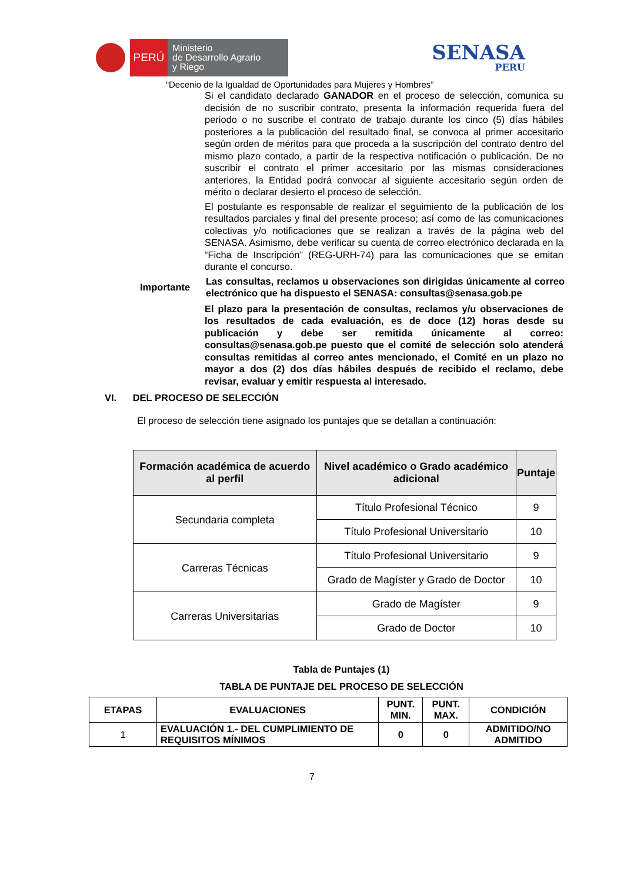PERÚ
Ministerio
de Desarrollo Agrario
y Riego
SENASA
PERU
“Decenio de la Igualdad de Oportunidades para Mujeres y Hombres”
Si el candidato declarado GANADOR en el proceso de selección, comunica su decisión de no suscribir contrato, presenta la información requerida fuera del periodo o no suscribe el contrato de trabajo durante los cinco (5) días hábiles posteriores a la publicación del resultado final, se convoca al primer accesitario según orden de méritos para que proceda a la suscripción del contrato dentro del mismo plazo contado, a partir de la respectiva notificación o publicación. De no suscribir el contrato el primer accesitario por las mismas consideraciones anteriores, la Entidad podrá convocar al siguiente accesitario según orden de mérito o declarar desierto el proceso de selección.
El postulante es responsable de realizar el seguimiento de la publicación de los resultados parciales y final del presente proceso; así como de las comunicaciones colectivas y/o notificaciones que se realizan a través de la página web del SENASA. Asimismo, debe verificar su cuenta de correo electrónico declarada en la “Ficha de Inscripción” (REG-URH-74) para las comunicaciones que se emitan durante el concurso.
Importante Las consultas, reclamos u observaciones son dirigidas únicamente al correo electrónico que ha dispuesto el SENASA: consultas@senasa.gob.pe
El plazo para la presentación de consultas, reclamos y/u observaciones de los resultados de cada evaluación, es de doce (12) horas desde su publicación y debe ser remitida únicamente al correo: consultas@senasa.gob.pe puesto que el comité de selección solo atenderá consultas remitidas al correo antes mencionado, el Comité en un plazo no mayor a dos (2) dos días hábiles después de recibido el reclamo, debe revisar, evaluar y emitir respuesta al interesado.
VI. DEL PROCESO DE SELECCIÓN
El proceso de selección tiene asignado los puntajes que se detallan a continuación:
| Formación académica de acuerdo al perfil | Nivel académico o Grado académico adicional | Puntaje |
| --- | --- | --- |
| Secundaria completa | Título Profesional Técnico | 9 |
| | Título Profesional Universitario | 10 |
| Carreras Técnicas | Título Profesional Universitario | 9 |
| | Grado de Magíster y Grado de Doctor | 10 |
| Carreras Universitarias | Grado de Magíster | 9 |
| | Grado de Doctor | 10 |
Tabla de Puntajes (1)
TABLA DE PUNTAJE DEL PROCESO DE SELECCIÓN
| ETAPAS | EVALUACIONES | PUNT. MIN. | PUNT. MAX. | CONDICIÓN |
| 1 | EVALUACIÓN 1.- DEL CUMPLIMIENTO DE REQUISITOS MÍNIMOS | 0 | 0 | ADMITIDO/NO ADMITIDO |
7